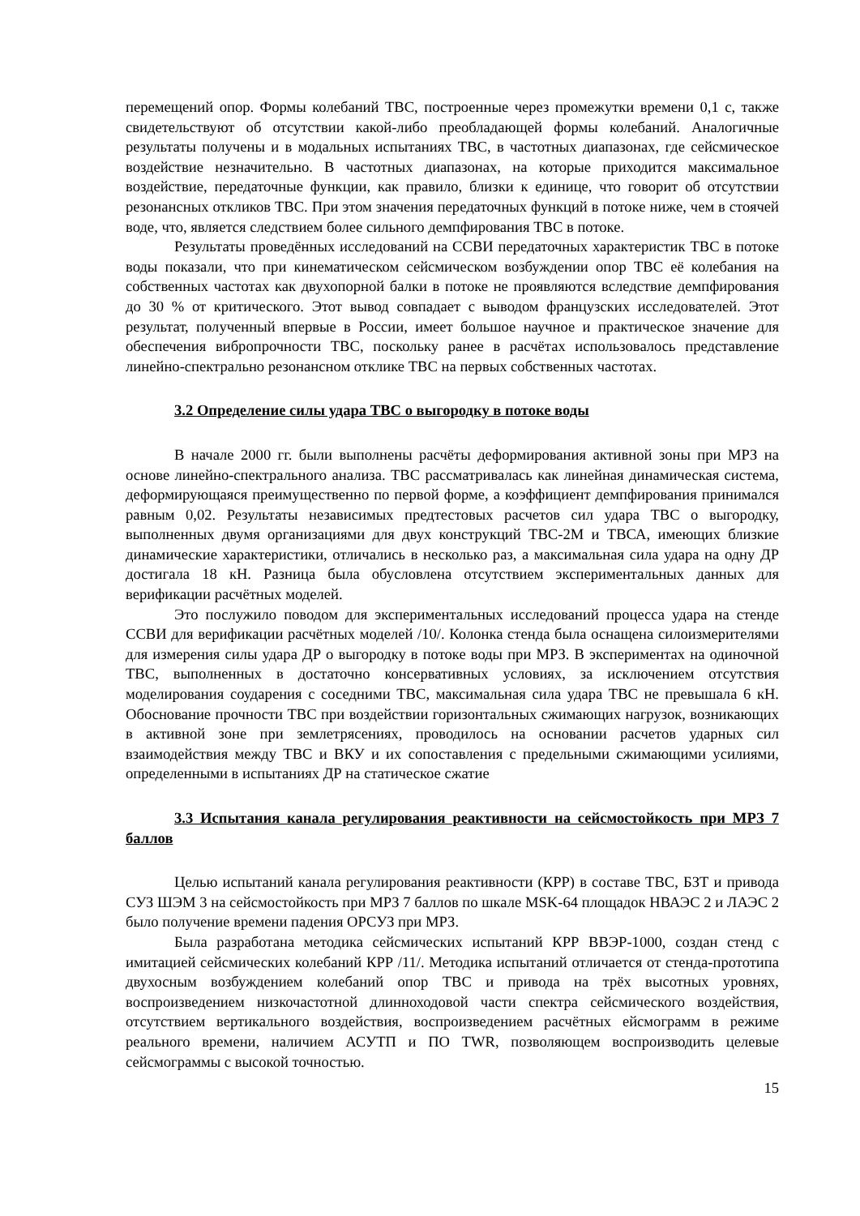перемещений опор. Формы колебаний ТВС, построенные через промежутки времени 0,1 с, также свидетельствуют об отсутствии какой-либо преобладающей формы колебаний. Аналогичные результаты получены и в модальных испытаниях ТВС, в частотных диапазонах, где сейсмическое воздействие незначительно. В частотных диапазонах, на которые приходится максимальное воздействие, передаточные функции, как правило, близки к единице, что говорит об отсутствии резонансных откликов ТВС. При этом значения передаточных функций в потоке ниже, чем в стоячей воде, что, является следствием более сильного демпфирования ТВС в потоке.
Результаты проведённых исследований на ССВИ передаточных характеристик ТВС в потоке воды показали, что при кинематическом сейсмическом возбуждении опор ТВС её колебания на собственных частотах как двухопорной балки в потоке не проявляются вследствие демпфирования до 30 % от критического. Этот вывод совпадает с выводом французских исследователей. Этот результат, полученный впервые в России, имеет большое научное и практическое значение для обеспечения вибропрочности ТВС, поскольку ранее в расчётах использовалось представление линейно-спектрально резонансном отклике ТВС на первых собственных частотах.
3.2 Определение силы удара ТВС о выгородку в потоке воды
В начале 2000 гг. были выполнены расчёты деформирования активной зоны при МРЗ на основе линейно-спектрального анализа. ТВС рассматривалась как линейная динамическая система, деформирующаяся преимущественно по первой форме, а коэффициент демпфирования принимался равным 0,02. Результаты независимых предтестовых расчетов сил удара ТВС о выгородку, выполненных двумя организациями для двух конструкций ТВС-2М и ТВСА, имеющих близкие динамические характеристики, отличались в несколько раз, а максимальная сила удара на одну ДР достигала 18 кН. Разница была обусловлена отсутствием экспериментальных данных для верификации расчётных моделей.
Это послужило поводом для экспериментальных исследований процесса удара на стенде ССВИ для верификации расчётных моделей /10/. Колонка стенда была оснащена силоизмерителями для измерения силы удара ДР о выгородку в потоке воды при МРЗ. В экспериментах на одиночной ТВС, выполненных в достаточно консервативных условиях, за исключением отсутствия моделирования соударения с соседними ТВС, максимальная сила удара ТВС не превышала 6 кН. Обоснование прочности ТВС при воздействии горизонтальных сжимающих нагрузок, возникающих в активной зоне при землетрясениях, проводилось на основании расчетов ударных сил взаимодействия между ТВС и ВКУ и их сопоставления с предельными сжимающими усилиями, определенными в испытаниях ДР на статическое сжатие
3.3 Испытания канала регулирования реактивности на сейсмостойкость при МРЗ 7 баллов
Целью испытаний канала регулирования реактивности (КРР) в составе ТВС, БЗТ и привода СУЗ ШЭМ 3 на сейсмостойкость при МРЗ 7 баллов по шкале MSK-64 площадок НВАЭС 2 и ЛАЭС 2 было получение времени падения ОРСУЗ при МРЗ.
Была разработана методика сейсмических испытаний КРР ВВЭР-1000, создан стенд с имитацией сейсмических колебаний КРР /11/. Методика испытаний отличается от стенда-прототипа двухосным возбуждением колебаний опор ТВС и привода на трёх высотных уровнях, воспроизведением низкочастотной длинноходовой части спектра сейсмического воздействия, отсутствием вертикального воздействия, воспроизведением расчётных ейсмограмм в режиме реального времени, наличием АСУТП и ПО TWR, позволяющем воспроизводить целевые сейсмограммы с высокой точностью.
15